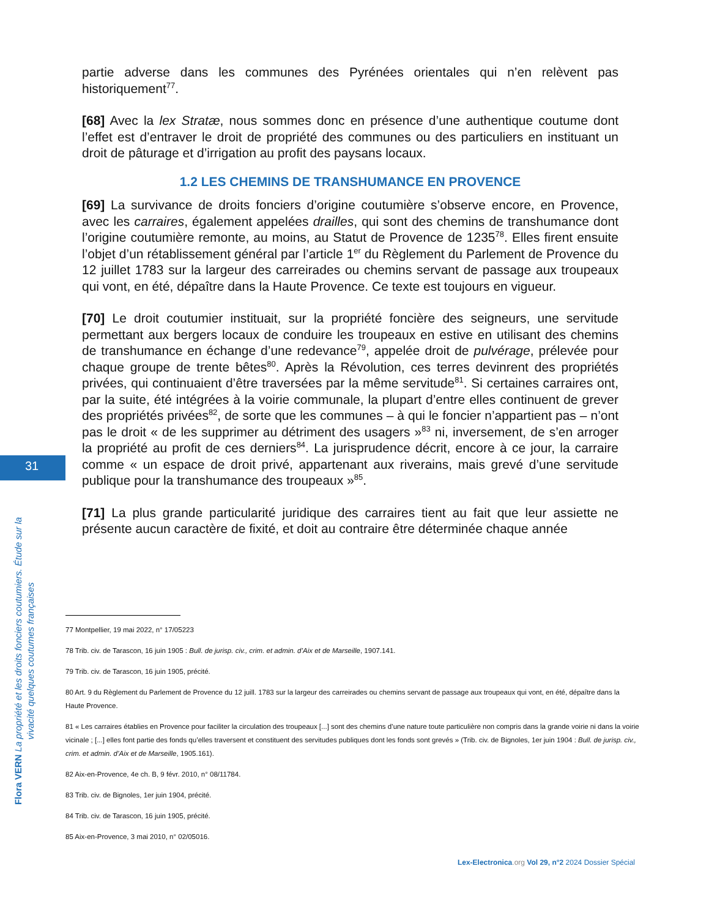31
partie adverse dans les communes des Pyrénées orientales qui n’en relèvent pas historiquement<sup>77</sup>.
[68] Avec la lex Stratæ, nous sommes donc en présence d’une authentique coutume dont l’effet est d’entraver le droit de propriété des communes ou des particuliers en instituant un droit de pâturage et d’irrigation au profit des paysans locaux.
1.2 LES CHEMINS DE TRANSHUMANCE EN PROVENCE
[69] La survivance de droits fonciers d’origine coutumière s’observe encore, en Provence, avec les carraires, également appelées drailles, qui sont des chemins de transhumance dont l’origine coutumière remonte, au moins, au Statut de Provence de 1235<sup>78</sup>. Elles firent ensuite l’objet d’un rétablissement général par l’article 1<sup>er</sup> du Règlement du Parlement de Provence du 12 juillet 1783 sur la largeur des carreirades ou chemins servant de passage aux troupeaux qui vont, en été, dépaître dans la Haute Provence. Ce texte est toujours en vigueur.
[70] Le droit coutumier instituait, sur la propriété foncière des seigneurs, une servitude permettant aux bergers locaux de conduire les troupeaux en estive en utilisant des chemins de transhumance en échange d’une redevance<sup>79</sup>, appelée droit de pulvérage, prélevée pour chaque groupe de trente bêtes<sup>80</sup>. Après la Révolution, ces terres devinrent des propriétés privées, qui continuaient d’être traversées par la même servitude<sup>81</sup>. Si certaines carraires ont, par la suite, été intégrées à la voirie communale, la plupart d’entre elles continuent de grever des propriétés privées<sup>82</sup>, de sorte que les communes – à qui le foncier n’appartient pas – n’ont pas le droit « de les supprimer au détriment des usagers »<sup>83</sup> ni, inversement, de s’en arroger la propriété au profit de ces derniers<sup>84</sup>. La jurisprudence décrit, encore à ce jour, la carraire comme « un espace de droit privé, appartenant aux riverains, mais grevé d’une servitude publique pour la transhumance des troupeaux »<sup>85</sup>.
[71] La plus grande particularité juridique des carraires tient au fait que leur assiette ne présente aucun caractère de fixité, et doit au contraire être déterminée chaque année
77 Montpellier, 19 mai 2022, n° 17/05223
78 Trib. civ. de Tarascon, 16 juin 1905 : Bull. de jurisp. civ., crim. et admin. d’Aix et de Marseille, 1907.141.
79 Trib. civ. de Tarascon, 16 juin 1905, précité.
80 Art. 9 du Règlement du Parlement de Provence du 12 juill. 1783 sur la largeur des carreirades ou chemins servant de passage aux troupeaux qui vont, en été, dépaître dans la Haute Provence.
81 « Les carraires établies en Provence pour faciliter la circulation des troupeaux [...] sont des chemins d’une nature toute particulière non compris dans la grande voirie ni dans la voirie vicinale ; [...] elles font partie des fonds qu’elles traversent et constituent des servitudes publiques dont les fonds sont grevés » (Trib. civ. de Bignoles, 1er juin 1904 : Bull. de jurisp. civ., crim. et admin. d’Aix et de Marseille, 1905.161).
82 Aix-en-Provence, 4e ch. B, 9 févr. 2010, n° 08/11784.
83 Trib. civ. de Bignoles, 1er juin 1904, précité.
84 Trib. civ. de Tarascon, 16 juin 1905, précité.
85 Aix-en-Provence, 3 mai 2010, n° 02/05016.
Flora VERN La propriété et les droits fonciers coutumiers. Étude sur la vivacité quelques coutumes françaises
Lex-Electronica.org Vol 29, n°2 2024 Dossier Spécial